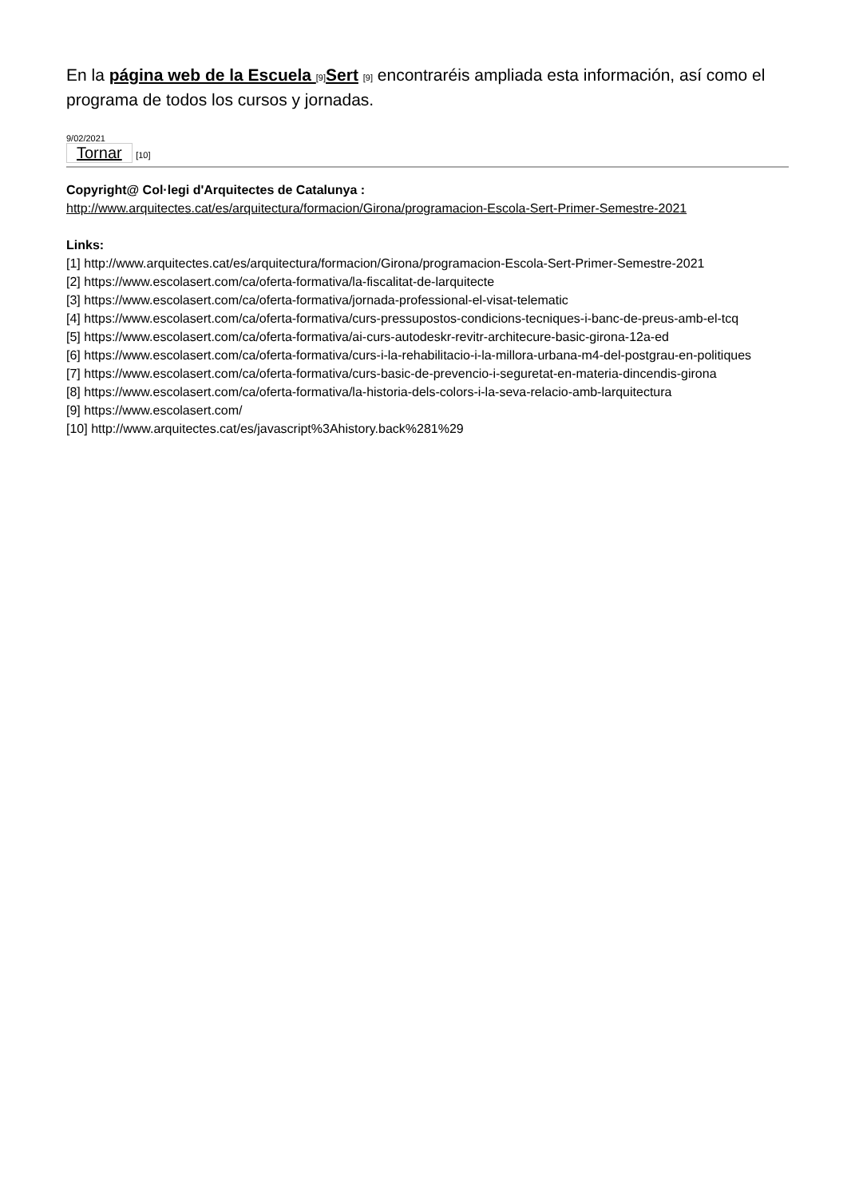En la página web de la Escuela [9] Sert [9] encontraréis ampliada esta información, así como el programa de todos los cursos y jornadas.
9/02/2021
Tornar [10]
Copyright@ Col·legi d'Arquitectes de Catalunya :
http://www.arquitectes.cat/es/arquitectura/formacion/Girona/programacion-Escola-Sert-Primer-Semestre-2021
Links:
[1] http://www.arquitectes.cat/es/arquitectura/formacion/Girona/programacion-Escola-Sert-Primer-Semestre-2021
[2] https://www.escolasert.com/ca/oferta-formativa/la-fiscalitat-de-larquitecte
[3] https://www.escolasert.com/ca/oferta-formativa/jornada-professional-el-visat-telematic
[4] https://www.escolasert.com/ca/oferta-formativa/curs-pressupostos-condicions-tecniques-i-banc-de-preus-amb-el-tcq
[5] https://www.escolasert.com/ca/oferta-formativa/ai-curs-autodeskr-revitr-architecure-basic-girona-12a-ed
[6] https://www.escolasert.com/ca/oferta-formativa/curs-i-la-rehabilitacio-i-la-millora-urbana-m4-del-postgrau-en-politiques
[7] https://www.escolasert.com/ca/oferta-formativa/curs-basic-de-prevencio-i-seguretat-en-materia-dincendis-girona
[8] https://www.escolasert.com/ca/oferta-formativa/la-historia-dels-colors-i-la-seva-relacio-amb-larquitectura
[9] https://www.escolasert.com/
[10] http://www.arquitectes.cat/es/javascript%3Ahistory.back%281%29